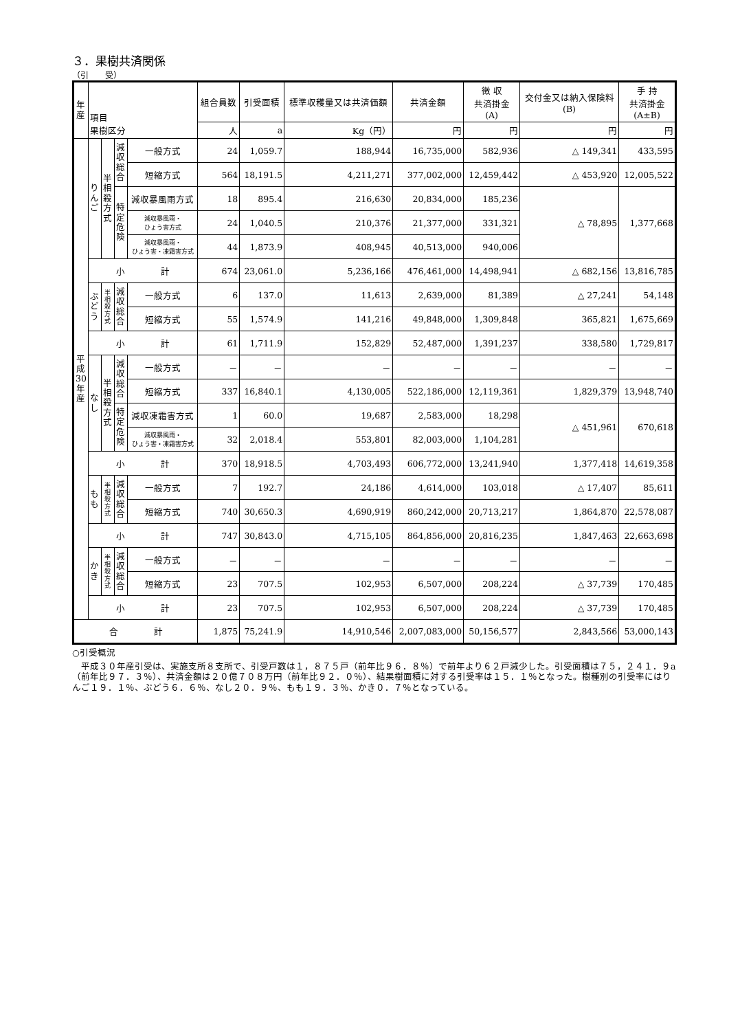３．果樹共済関係
（引　　受）
| 年産 | 項目 果樹区分 | | | | 組合員数 | 引受面積 | 標準収穫量又は共済価額 | 共済金額 | 徴 収 共済掛金 (A) | 交付金又は納入保険料 (B) | 手 持 共済掛金 (A±B) |
| --- | --- | --- | --- | --- | --- | --- | --- | --- | --- | --- | --- |
| | | | | | 人 | a | Kg（円） | 円 | 円 | 円 | 円 |
| 平成30年産 | りんご | 半相殺方式 | 減収総合 | 一般方式 | 24 | 1,059.7 | 188,944 | 16,735,000 | 582,936 | △ 149,341 | 433,595 |
| | | | | 短縮方式 | 564 | 18,191.5 | 4,211,271 | 377,002,000 | 12,459,442 | △ 453,920 | 12,005,522 |
| | | | 特定危険 | 減収暴風雨方式 | 18 | 895.4 | 216,630 | 20,834,000 | 185,236 | △ 78,895 | 1,377,668 |
| | | | | 減収暴風雨・ ひょう害方式 | 24 | 1,040.5 | 210,376 | 21,377,000 | 331,321 | | |
| | | | | 減収暴風雨・ ひょう害・凍霜害方式 | 44 | 1,873.9 | 408,945 | 40,513,000 | 940,006 | | |
| | 小 計 | | | | 674 | 23,061.0 | 5,236,166 | 476,461,000 | 14,498,941 | △ 682,156 | 13,816,785 |
| | ぶどう | 半相殺方式 | 減収総合 | 一般方式 | 6 | 137.0 | 11,613 | 2,639,000 | 81,389 | △ 27,241 | 54,148 |
| | | | | 短縮方式 | 55 | 1,574.9 | 141,216 | 49,848,000 | 1,309,848 | 365,821 | 1,675,669 |
| | 小 計 | | | | 61 | 1,711.9 | 152,829 | 52,487,000 | 1,391,237 | 338,580 | 1,729,817 |
| | なし | 半相殺方式 | 減収総合 | 一般方式 | － | － | － | － | － | － | － |
| | | | | 短縮方式 | 337 | 16,840.1 | 4,130,005 | 522,186,000 | 12,119,361 | 1,829,379 | 13,948,740 |
| | | | 特定危険 | 減収凍霜害方式 | 1 | 60.0 | 19,687 | 2,583,000 | 18,298 | △ 451,961 | 670,618 |
| | | | | 減収暴風雨・ ひょう害・凍霜害方式 | 32 | 2,018.4 | 553,801 | 82,003,000 | 1,104,281 | | |
| | 小 計 | | | | 370 | 18,918.5 | 4,703,493 | 606,772,000 | 13,241,940 | 1,377,418 | 14,619,358 |
| | もも | 半相殺方式 | 減収総合 | 一般方式 | 7 | 192.7 | 24,186 | 4,614,000 | 103,018 | △ 17,407 | 85,611 |
| | | | | 短縮方式 | 740 | 30,650.3 | 4,690,919 | 860,242,000 | 20,713,217 | 1,864,870 | 22,578,087 |
| | 小 計 | | | | 747 | 30,843.0 | 4,715,105 | 864,856,000 | 20,816,235 | 1,847,463 | 22,663,698 |
| | かき | 半相殺方式 | 減収総合 | 一般方式 | － | － | － | － | － | － | － |
| | | | | 短縮方式 | 23 | 707.5 | 102,953 | 6,507,000 | 208,224 | △ 37,739 | 170,485 |
| | 小 計 | | | | 23 | 707.5 | 102,953 | 6,507,000 | 208,224 | △ 37,739 | 170,485 |
| 合 計 | | | | | 1,875 | 75,241.9 | 14,910,546 | 2,007,083,000 | 50,156,577 | 2,843,566 | 53,000,143 |
○引受概況
　平成３０年産引受は、実施支所８支所で、引受戸数は１，８７５戸（前年比９６．８％）で前年より６２戸減少した。引受面積は７５，２４１．９a（前年比９７．３％）、共済金額は２０億７０８万円（前年比９２．０％）、結果樹面積に対する引受率は１５．１％となった。樹種別の引受率にはりんご１９．１％、ぶどう６．６％、なし２０．９％、もも１９．３％、かき０．７％となっている。